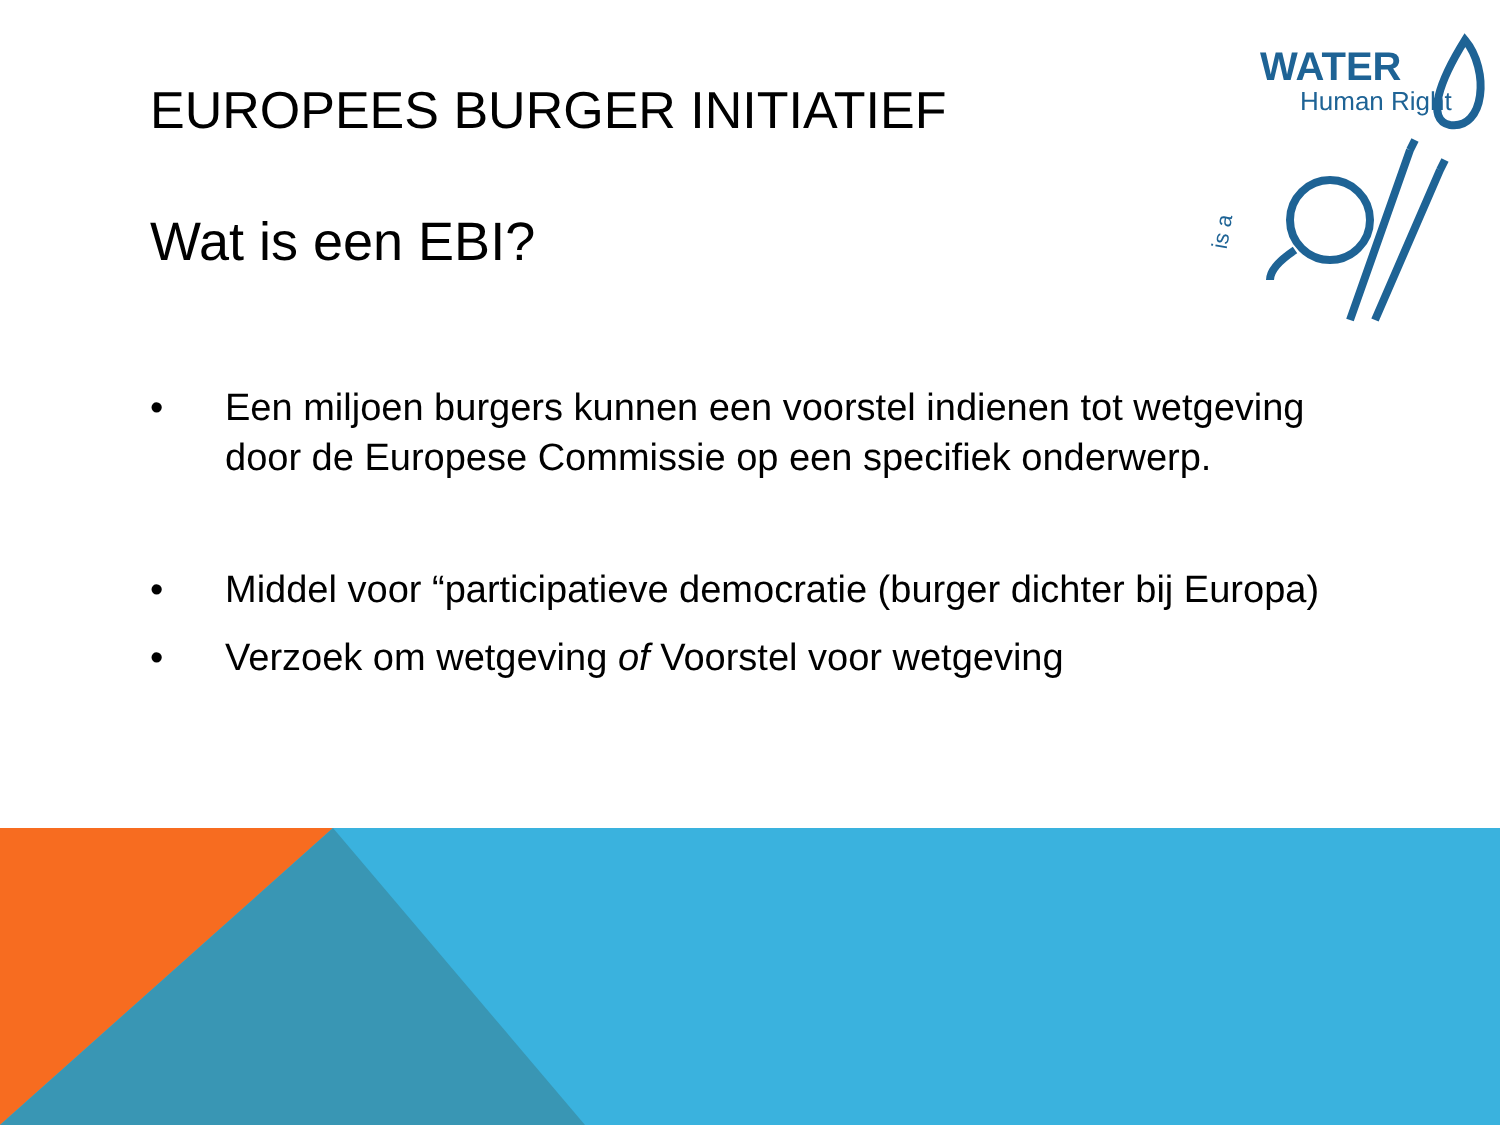WATER
Human Right
is a
EUROPEES BURGER INITIATIEF
Wat is een EBI?
• Een miljoen burgers kunnen een voorstel indienen tot wetgeving door de Europese Commissie op een specifiek onderwerp.
• Middel voor “participatieve democratie (burger dichter bij Europa)
• Verzoek om wetgeving of Voorstel voor wetgeving